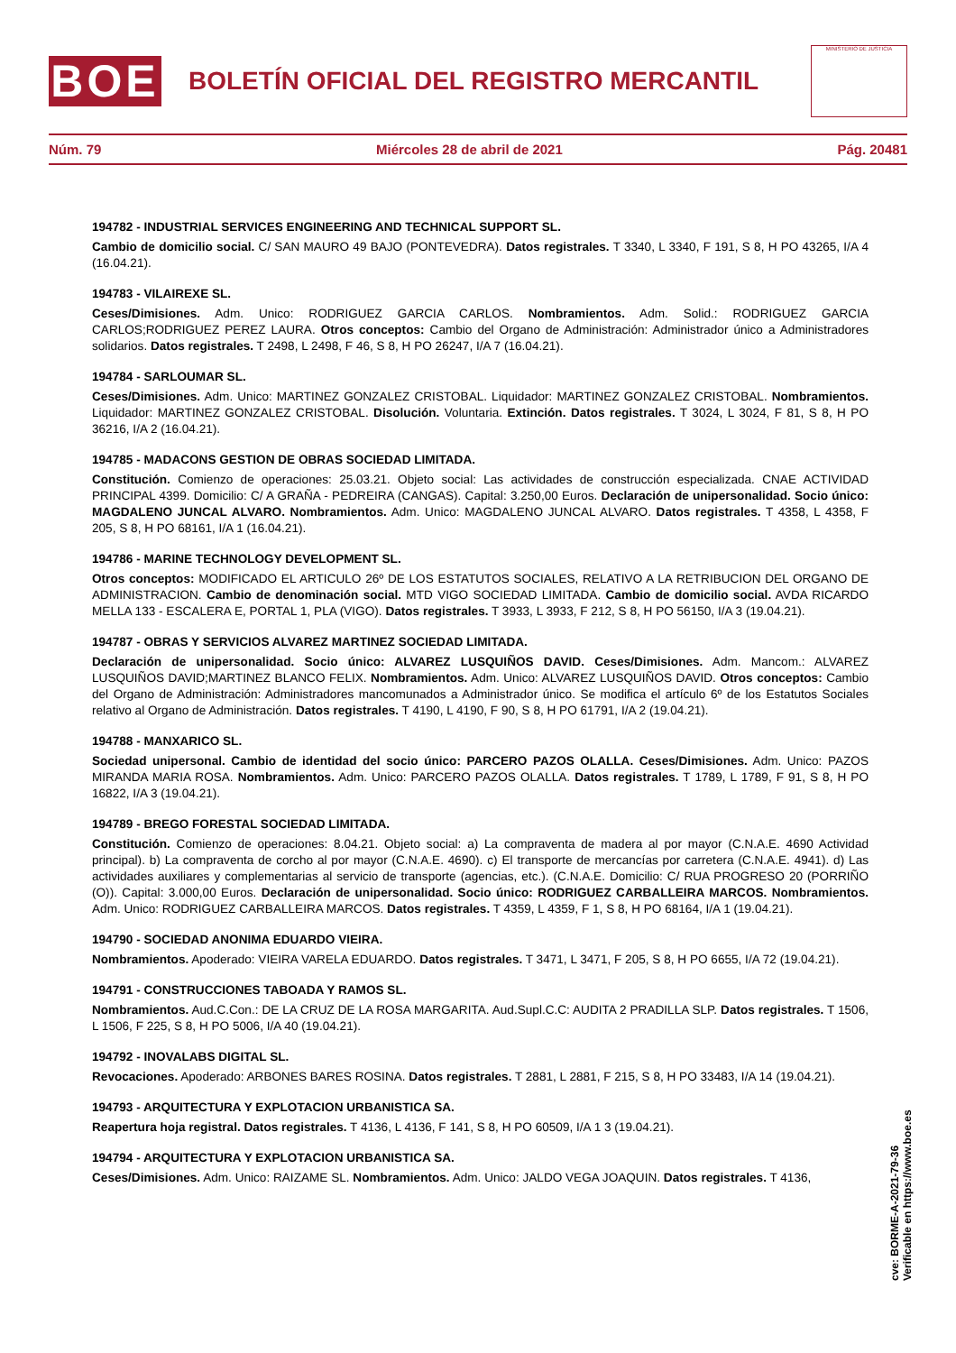BOE
BOLETÍN OFICIAL DEL REGISTRO MERCANTIL
MINISTERIO DE JUSTICIA
Núm. 79 Miércoles 28 de abril de 2021 Pág. 20481
194782 - INDUSTRIAL SERVICES ENGINEERING AND TECHNICAL SUPPORT SL.
Cambio de domicilio social. C/ SAN MAURO 49 BAJO (PONTEVEDRA). Datos registrales. T 3340, L 3340, F 191, S 8, H PO 43265, I/A 4 (16.04.21).
194783 - VILAIREXE SL.
Ceses/Dimisiones. Adm. Unico: RODRIGUEZ GARCIA CARLOS. Nombramientos. Adm. Solid.: RODRIGUEZ GARCIA CARLOS;RODRIGUEZ PEREZ LAURA. Otros conceptos: Cambio del Organo de Administración: Administrador único a Administradores solidarios. Datos registrales. T 2498, L 2498, F 46, S 8, H PO 26247, I/A 7 (16.04.21).
194784 - SARLOUMAR SL.
Ceses/Dimisiones. Adm. Unico: MARTINEZ GONZALEZ CRISTOBAL. Liquidador: MARTINEZ GONZALEZ CRISTOBAL. Nombramientos. Liquidador: MARTINEZ GONZALEZ CRISTOBAL. Disolución. Voluntaria. Extinción. Datos registrales. T 3024, L 3024, F 81, S 8, H PO 36216, I/A 2 (16.04.21).
194785 - MADACONS GESTION DE OBRAS SOCIEDAD LIMITADA.
Constitución. Comienzo de operaciones: 25.03.21. Objeto social: Las actividades de construcción especializada. CNAE ACTIVIDAD PRINCIPAL 4399. Domicilio: C/ A GRAÑA - PEDREIRA (CANGAS). Capital: 3.250,00 Euros. Declaración de unipersonalidad. Socio único: MAGDALENO JUNCAL ALVARO. Nombramientos. Adm. Unico: MAGDALENO JUNCAL ALVARO. Datos registrales. T 4358, L 4358, F 205, S 8, H PO 68161, I/A 1 (16.04.21).
194786 - MARINE TECHNOLOGY DEVELOPMENT SL.
Otros conceptos: MODIFICADO EL ARTICULO 26º DE LOS ESTATUTOS SOCIALES, RELATIVO A LA RETRIBUCION DEL ORGANO DE ADMINISTRACION. Cambio de denominación social. MTD VIGO SOCIEDAD LIMITADA. Cambio de domicilio social. AVDA RICARDO MELLA 133 - ESCALERA E, PORTAL 1, PLA (VIGO). Datos registrales. T 3933, L 3933, F 212, S 8, H PO 56150, I/A 3 (19.04.21).
194787 - OBRAS Y SERVICIOS ALVAREZ MARTINEZ SOCIEDAD LIMITADA.
Declaración de unipersonalidad. Socio único: ALVAREZ LUSQUIÑOS DAVID. Ceses/Dimisiones. Adm. Mancom.: ALVAREZ LUSQUIÑOS DAVID;MARTINEZ BLANCO FELIX. Nombramientos. Adm. Unico: ALVAREZ LUSQUIÑOS DAVID. Otros conceptos: Cambio del Organo de Administración: Administradores mancomunados a Administrador único. Se modifica el artículo 6º de los Estatutos Sociales relativo al Organo de Administración. Datos registrales. T 4190, L 4190, F 90, S 8, H PO 61791, I/A 2 (19.04.21).
194788 - MANXARICO SL.
Sociedad unipersonal. Cambio de identidad del socio único: PARCERO PAZOS OLALLA. Ceses/Dimisiones. Adm. Unico: PAZOS MIRANDA MARIA ROSA. Nombramientos. Adm. Unico: PARCERO PAZOS OLALLA. Datos registrales. T 1789, L 1789, F 91, S 8, H PO 16822, I/A 3 (19.04.21).
194789 - BREGO FORESTAL SOCIEDAD LIMITADA.
Constitución. Comienzo de operaciones: 8.04.21. Objeto social: a) La compraventa de madera al por mayor (C.N.A.E. 4690 Actividad principal). b) La compraventa de corcho al por mayor (C.N.A.E. 4690). c) El transporte de mercancías por carretera (C.N.A.E. 4941). d) Las actividades auxiliares y complementarias al servicio de transporte (agencias, etc.). (C.N.A.E. Domicilio: C/ RUA PROGRESO 20 (PORRIÑO (O)). Capital: 3.000,00 Euros. Declaración de unipersonalidad. Socio único: RODRIGUEZ CARBALLEIRA MARCOS. Nombramientos. Adm. Unico: RODRIGUEZ CARBALLEIRA MARCOS. Datos registrales. T 4359, L 4359, F 1, S 8, H PO 68164, I/A 1 (19.04.21).
194790 - SOCIEDAD ANONIMA EDUARDO VIEIRA.
Nombramientos. Apoderado: VIEIRA VARELA EDUARDO. Datos registrales. T 3471, L 3471, F 205, S 8, H PO 6655, I/A 72 (19.04.21).
194791 - CONSTRUCCIONES TABOADA Y RAMOS SL.
Nombramientos. Aud.C.Con.: DE LA CRUZ DE LA ROSA MARGARITA. Aud.Supl.C.C: AUDITA 2 PRADILLA SLP. Datos registrales. T 1506, L 1506, F 225, S 8, H PO 5006, I/A 40 (19.04.21).
194792 - INOVALABS DIGITAL SL.
Revocaciones. Apoderado: ARBONES BARES ROSINA. Datos registrales. T 2881, L 2881, F 215, S 8, H PO 33483, I/A 14 (19.04.21).
194793 - ARQUITECTURA Y EXPLOTACION URBANISTICA SA.
Reapertura hoja registral. Datos registrales. T 4136, L 4136, F 141, S 8, H PO 60509, I/A 1 3 (19.04.21).
194794 - ARQUITECTURA Y EXPLOTACION URBANISTICA SA.
Ceses/Dimisiones. Adm. Unico: RAIZAME SL. Nombramientos. Adm. Unico: JALDO VEGA JOAQUIN. Datos registrales. T 4136,
cve: BORME-A-2021-79-36
Verificable en https://www.boe.es